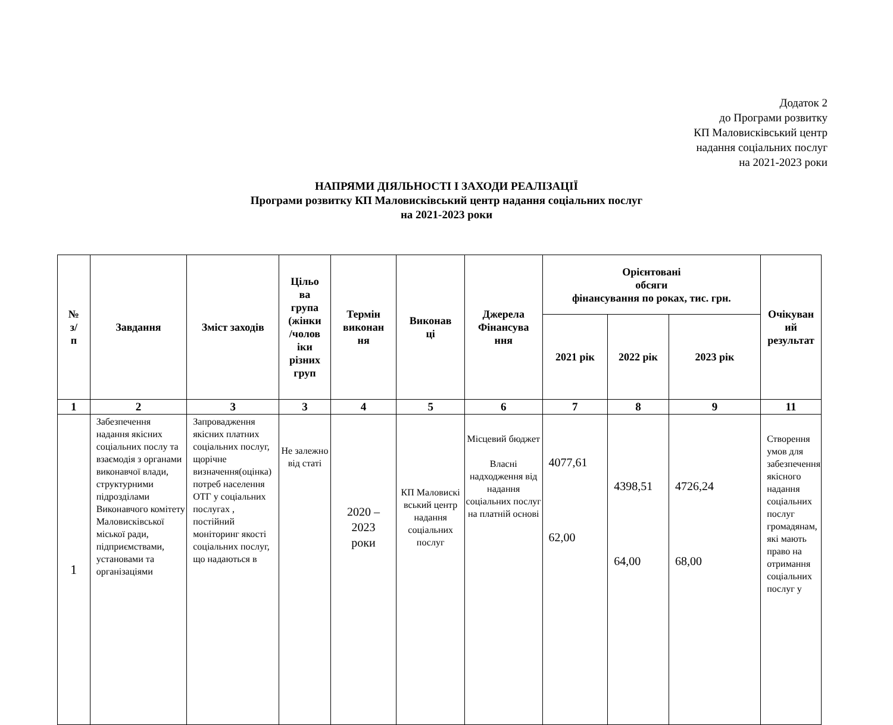Додаток 2
до Програми розвитку
КП Маловисківський центр
надання соціальних послуг
на 2021-2023 роки
НАПРЯМИ ДІЯЛЬНОСТІ І ЗАХОДИ РЕАЛІЗАЦІЇ
Програми розвитку КП Маловисківський центр надання соціальних послуг
на 2021-2023 роки
| № з/ п | Завдання | Зміст заходів | Цільо ва група (жінки /чолов іки різних груп | Термін виконан ня | Виконав ці | Джерела Фінансува ння | Орієнтовані обсяги фінансування по роках, тис. грн. | | | Очікуван ий результат |
| --- | --- | --- | --- | --- | --- | --- | --- | --- | --- | --- |
| | | | | | | | 2021 рік | 2022 рік | 2023 рік | |
| 1 | 2 | 3 | 3 | 4 | 5 | 6 | 7 | 8 | 9 | 11 |
| 1 | Забезпечення надання якісних соціальних послу та взаємодія з органами виконавчої влади, структурними підрозділами Виконавчого комітету Маловисківської міської ради, підприємствами, установами та організаціями | Запровадження якісних платних соціальних послуг, щорічне визначення(оцінка) потреб населення ОТГ у соціальних послугах , постійний моніторинг якості соціальних послуг, що надаються в | Не залежно від статі | 2020 – 2023 роки | КП Маловискі вський центр надання соціальних послуг | Місцевий бюджет Власні надходження від надання соціальних послуг на платній основі | 4077,61 62,00 | 4398,51 64,00 | 4726,24 68,00 | Створення умов для забезпечення якісного надання соціальних послуг громадянам, які мають право на отримання соціальних послуг у |